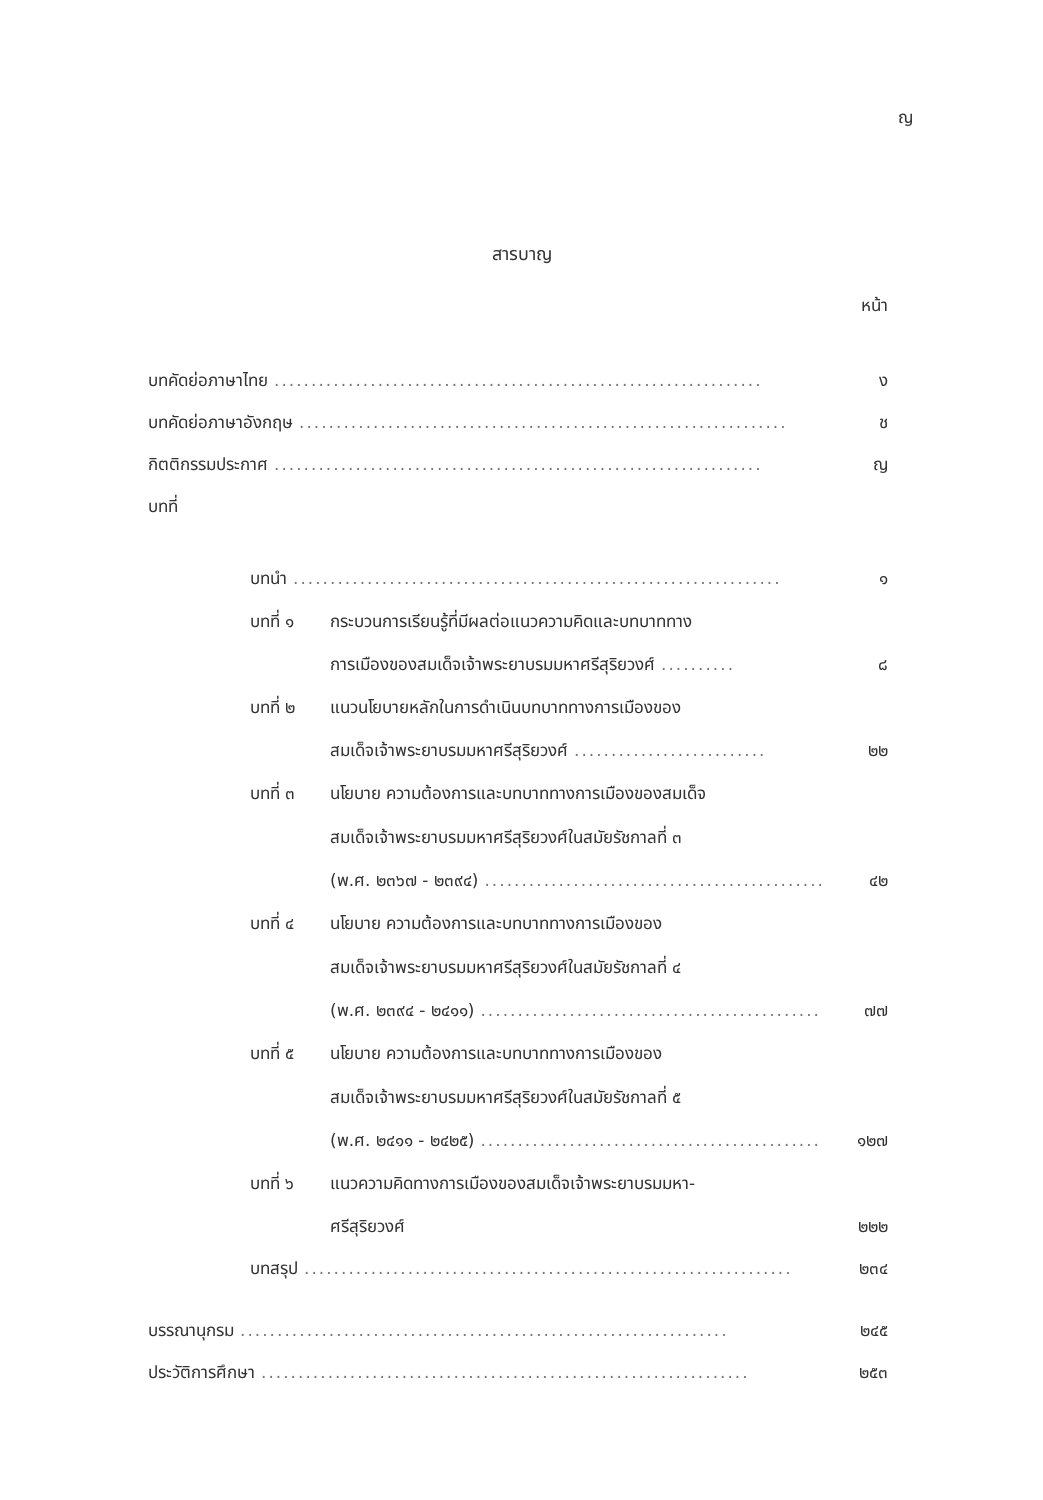ญ
สารบาญ
หน้า
บทคัดย่อภาษาไทย.................................................................. ง
บทคัดย่อภาษาอังกฤษ.................................................................. ช
กิตติกรรมประกาศ.................................................................. ญ
บทที่
บทนำ.................................................................. ๑
บทที่ ๑ กระบวนการเรียนรู้ที่มีผลต่อแนวความคิดและบทบาททาง
การเมืองของสมเด็จเจ้าพระยาบรมมหาศรีสุริยวงศ์.......... ๘
บทที่ ๒ แนวนโยบายหลักในการดำเนินบทบาททางการเมืองของ
สมเด็จเจ้าพระยาบรมมหาศรีสุริยวงศ์.......................... ๒๒
บทที่ ๓ นโยบาย ความต้องการและบทบาททางการเมืองของสมเด็จ
สมเด็จเจ้าพระยาบรมมหาศรีสุริยวงศ์ในสมัยรัชกาลที่ ๓
(พ.ศ. ๒๓๖๗ - ๒๓๙๔).............................................. ๔๒
บทที่ ๔ นโยบาย ความต้องการและบทบาททางการเมืองของ
สมเด็จเจ้าพระยาบรมมหาศรีสุริยวงศ์ในสมัยรัชกาลที่ ๔
(พ.ศ. ๒๓๙๔ - ๒๔๑๑).............................................. ๗๗
บทที่ ๕ นโยบาย ความต้องการและบทบาททางการเมืองของ
สมเด็จเจ้าพระยาบรมมหาศรีสุริยวงศ์ในสมัยรัชกาลที่ ๕
(พ.ศ. ๒๔๑๑ - ๒๔๒๕).............................................. ๑๒๗
บทที่ ๖ แนวความคิดทางการเมืองของสมเด็จเจ้าพระยาบรมมหา-
ศรีสุริยวงศ์ ๒๒๒
บทสรุป.................................................................. ๒๓๔
บรรณานุกรม.................................................................. ๒๔๕
ประวัติการศึกษา.................................................................. ๒๕๓